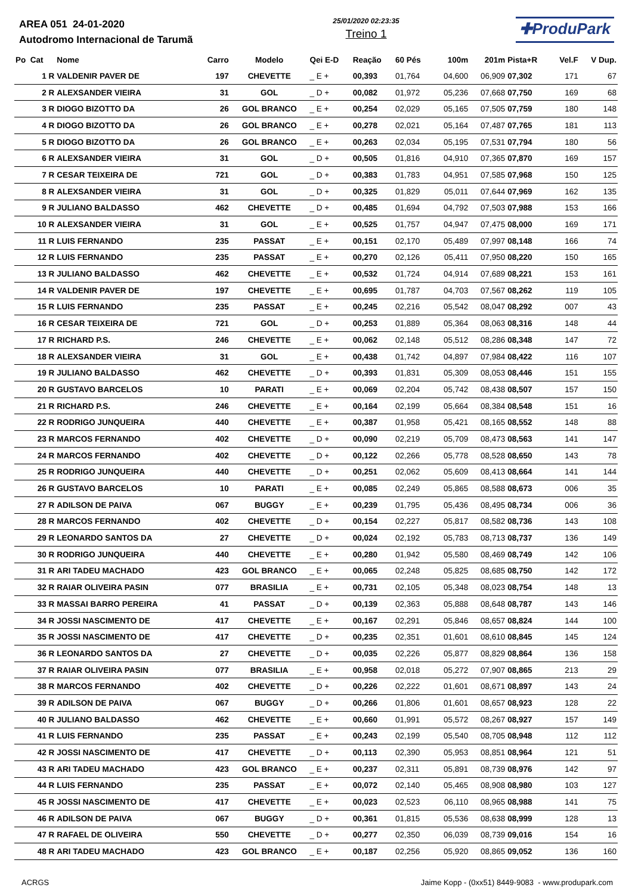AREA 051 24-01-2020
Autodromo Internacional de Tarumã
25/01/2020 02:23:35
Treino 1
✚ProduPark
| Po Cat | Nome | Carro | Modelo | Qei E-D | Reação | 60 Pés | 100m | 201m | Pista+R | Vel.F | V Dup. |
| --- | --- | --- | --- | --- | --- | --- | --- | --- | --- | --- | --- |
| 1 R | VALDENIR PAVER DE | 197 | CHEVETTE | _ E + | 00,393 | 01,764 | 04,600 | 06,909 | 07,302 | 171 | 67 |
| 2 R | ALEXSANDER VIEIRA | 31 | GOL | _ D + | 00,082 | 01,972 | 05,236 | 07,668 | 07,750 | 169 | 68 |
| 3 R | DIOGO BIZOTTO DA | 26 | GOL BRANCO | _ E + | 00,254 | 02,029 | 05,165 | 07,505 | 07,759 | 180 | 148 |
| 4 R | DIOGO BIZOTTO DA | 26 | GOL BRANCO | _ E + | 00,278 | 02,021 | 05,164 | 07,487 | 07,765 | 181 | 113 |
| 5 R | DIOGO BIZOTTO DA | 26 | GOL BRANCO | _ E + | 00,263 | 02,034 | 05,195 | 07,531 | 07,794 | 180 | 56 |
| 6 R | ALEXSANDER VIEIRA | 31 | GOL | _ D + | 00,505 | 01,816 | 04,910 | 07,365 | 07,870 | 169 | 157 |
| 7 R | CESAR TEIXEIRA DE | 721 | GOL | _ D + | 00,383 | 01,783 | 04,951 | 07,585 | 07,968 | 150 | 125 |
| 8 R | ALEXSANDER VIEIRA | 31 | GOL | _ D + | 00,325 | 01,829 | 05,011 | 07,644 | 07,969 | 162 | 135 |
| 9 R | JULIANO BALDASSO | 462 | CHEVETTE | _ D + | 00,485 | 01,694 | 04,792 | 07,503 | 07,988 | 153 | 166 |
| 10 R | ALEXSANDER VIEIRA | 31 | GOL | _ E + | 00,525 | 01,757 | 04,947 | 07,475 | 08,000 | 169 | 171 |
| 11 R | LUIS FERNANDO | 235 | PASSAT | _ E + | 00,151 | 02,170 | 05,489 | 07,997 | 08,148 | 166 | 74 |
| 12 R | LUIS FERNANDO | 235 | PASSAT | _ E + | 00,270 | 02,126 | 05,411 | 07,950 | 08,220 | 150 | 165 |
| 13 R | JULIANO BALDASSO | 462 | CHEVETTE | _ E + | 00,532 | 01,724 | 04,914 | 07,689 | 08,221 | 153 | 161 |
| 14 R | VALDENIR PAVER DE | 197 | CHEVETTE | _ E + | 00,695 | 01,787 | 04,703 | 07,567 | 08,262 | 119 | 105 |
| 15 R | LUIS FERNANDO | 235 | PASSAT | _ E + | 00,245 | 02,216 | 05,542 | 08,047 | 08,292 | 007 | 43 |
| 16 R | CESAR TEIXEIRA DE | 721 | GOL | _ D + | 00,253 | 01,889 | 05,364 | 08,063 | 08,316 | 148 | 44 |
| 17 R | RICHARD P.S. | 246 | CHEVETTE | _ E + | 00,062 | 02,148 | 05,512 | 08,286 | 08,348 | 147 | 72 |
| 18 R | ALEXSANDER VIEIRA | 31 | GOL | _ E + | 00,438 | 01,742 | 04,897 | 07,984 | 08,422 | 116 | 107 |
| 19 R | JULIANO BALDASSO | 462 | CHEVETTE | _ D + | 00,393 | 01,831 | 05,309 | 08,053 | 08,446 | 151 | 155 |
| 20 R | GUSTAVO BARCELOS | 10 | PARATI | _ E + | 00,069 | 02,204 | 05,742 | 08,438 | 08,507 | 157 | 150 |
| 21 R | RICHARD P.S. | 246 | CHEVETTE | _ E + | 00,164 | 02,199 | 05,664 | 08,384 | 08,548 | 151 | 16 |
| 22 R | RODRIGO JUNQUEIRA | 440 | CHEVETTE | _ E + | 00,387 | 01,958 | 05,421 | 08,165 | 08,552 | 148 | 88 |
| 23 R | MARCOS FERNANDO | 402 | CHEVETTE | _ D + | 00,090 | 02,219 | 05,709 | 08,473 | 08,563 | 141 | 147 |
| 24 R | MARCOS FERNANDO | 402 | CHEVETTE | _ D + | 00,122 | 02,266 | 05,778 | 08,528 | 08,650 | 143 | 78 |
| 25 R | RODRIGO JUNQUEIRA | 440 | CHEVETTE | _ D + | 00,251 | 02,062 | 05,609 | 08,413 | 08,664 | 141 | 144 |
| 26 R | GUSTAVO BARCELOS | 10 | PARATI | _ E + | 00,085 | 02,249 | 05,865 | 08,588 | 08,673 | 006 | 35 |
| 27 R | ADILSON DE PAIVA | 067 | BUGGY | _ E + | 00,239 | 01,795 | 05,436 | 08,495 | 08,734 | 006 | 36 |
| 28 R | MARCOS FERNANDO | 402 | CHEVETTE | _ D + | 00,154 | 02,227 | 05,817 | 08,582 | 08,736 | 143 | 108 |
| 29 R | LEONARDO SANTOS DA | 27 | CHEVETTE | _ D + | 00,024 | 02,192 | 05,783 | 08,713 | 08,737 | 136 | 149 |
| 30 R | RODRIGO JUNQUEIRA | 440 | CHEVETTE | _ E + | 00,280 | 01,942 | 05,580 | 08,469 | 08,749 | 142 | 106 |
| 31 R | ARI TADEU MACHADO | 423 | GOL BRANCO | _ E + | 00,065 | 02,248 | 05,825 | 08,685 | 08,750 | 142 | 172 |
| 32 R | RAIAR OLIVEIRA PASIN | 077 | BRASILIA | _ E + | 00,731 | 02,105 | 05,348 | 08,023 | 08,754 | 148 | 13 |
| 33 R | MASSAI BARRO PEREIRA | 41 | PASSAT | _ D + | 00,139 | 02,363 | 05,888 | 08,648 | 08,787 | 143 | 146 |
| 34 R | JOSSI NASCIMENTO DE | 417 | CHEVETTE | _ E + | 00,167 | 02,291 | 05,846 | 08,657 | 08,824 | 144 | 100 |
| 35 R | JOSSI NASCIMENTO DE | 417 | CHEVETTE | _ D + | 00,235 | 02,351 | 01,601 | 08,610 | 08,845 | 145 | 124 |
| 36 R | LEONARDO SANTOS DA | 27 | CHEVETTE | _ D + | 00,035 | 02,226 | 05,877 | 08,829 | 08,864 | 136 | 158 |
| 37 R | RAIAR OLIVEIRA PASIN | 077 | BRASILIA | _ E + | 00,958 | 02,018 | 05,272 | 07,907 | 08,865 | 213 | 29 |
| 38 R | MARCOS FERNANDO | 402 | CHEVETTE | _ D + | 00,226 | 02,222 | 01,601 | 08,671 | 08,897 | 143 | 24 |
| 39 R | ADILSON DE PAIVA | 067 | BUGGY | _ D + | 00,266 | 01,806 | 01,601 | 08,657 | 08,923 | 128 | 22 |
| 40 R | JULIANO BALDASSO | 462 | CHEVETTE | _ E + | 00,660 | 01,991 | 05,572 | 08,267 | 08,927 | 157 | 149 |
| 41 R | LUIS FERNANDO | 235 | PASSAT | _ E + | 00,243 | 02,199 | 05,540 | 08,705 | 08,948 | 112 | 112 |
| 42 R | JOSSI NASCIMENTO DE | 417 | CHEVETTE | _ D + | 00,113 | 02,390 | 05,953 | 08,851 | 08,964 | 121 | 51 |
| 43 R | ARI TADEU MACHADO | 423 | GOL BRANCO | _ E + | 00,237 | 02,311 | 05,891 | 08,739 | 08,976 | 142 | 97 |
| 44 R | LUIS FERNANDO | 235 | PASSAT | _ E + | 00,072 | 02,140 | 05,465 | 08,908 | 08,980 | 103 | 127 |
| 45 R | JOSSI NASCIMENTO DE | 417 | CHEVETTE | _ E + | 00,023 | 02,523 | 06,110 | 08,965 | 08,988 | 141 | 75 |
| 46 R | ADILSON DE PAIVA | 067 | BUGGY | _ D + | 00,361 | 01,815 | 05,536 | 08,638 | 08,999 | 128 | 13 |
| 47 R | RAFAEL DE OLIVEIRA | 550 | CHEVETTE | _ D + | 00,277 | 02,350 | 06,039 | 08,739 | 09,016 | 154 | 16 |
| 48 R | ARI TADEU MACHADO | 423 | GOL BRANCO | _ E + | 00,187 | 02,256 | 05,920 | 08,865 | 09,052 | 136 | 160 |
ACRGS Jaime Kopp - (0xx51) 8449-9083 - www.produpark.com